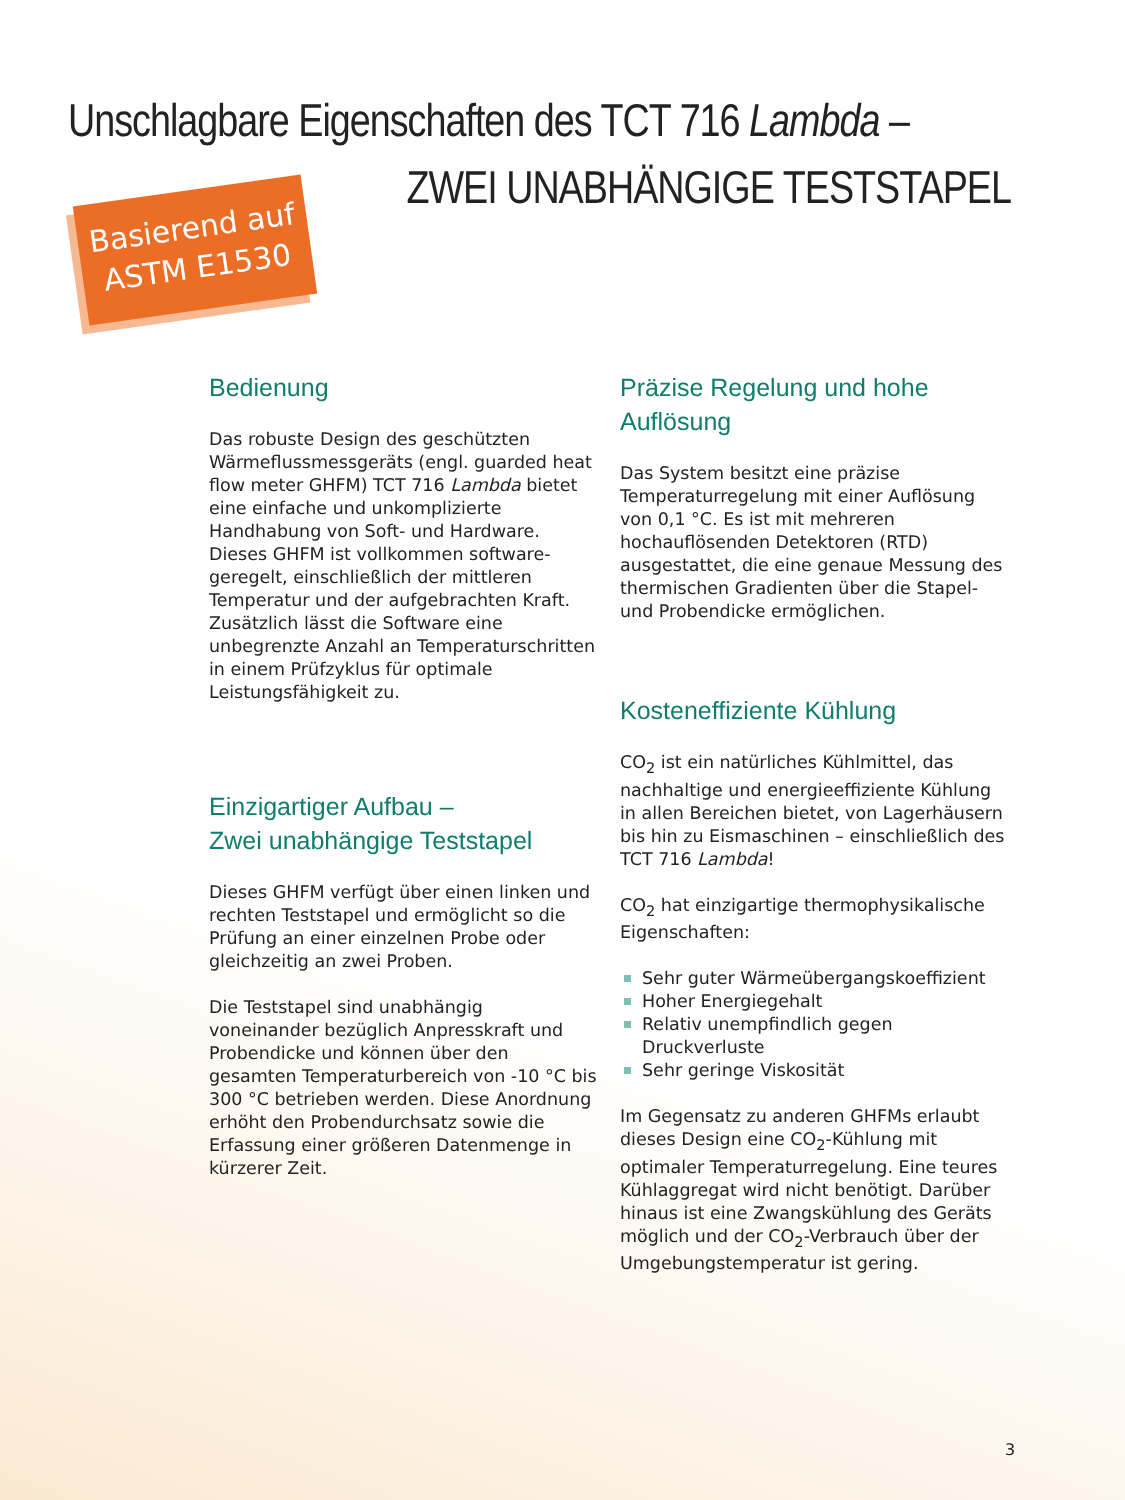Unschlagbare Eigenschaften des TCT 716 Lambda –
ZWEI UNABHÄNGIGE TESTSTAPEL
Basierend auf
ASTM E1530
Bedienung
Das robuste Design des geschützten Wärmeflussmessgeräts (engl. guarded heat flow meter GHFM) TCT 716 Lambda bietet eine einfache und unkomplizierte Handhabung von Soft- und Hardware. Dieses GHFM ist vollkommen software-geregelt, einschließlich der mittleren Temperatur und der aufgebrachten Kraft. Zusätzlich lässt die Software eine unbegrenzte Anzahl an Temperaturschritten in einem Prüfzyklus für optimale Leistungsfähigkeit zu.
Einzigartiger Aufbau –
Zwei unabhängige Teststapel
Dieses GHFM verfügt über einen linken und rechten Teststapel und ermöglicht so die Prüfung an einer einzelnen Probe oder gleichzeitig an zwei Proben.
Die Teststapel sind unabhängig voneinander bezüglich Anpresskraft und Probendicke und können über den gesamten Temperaturbereich von -10 °C bis 300 °C betrieben werden. Diese Anordnung erhöht den Probendurchsatz sowie die Erfassung einer größeren Datenmenge in kürzerer Zeit.
Präzise Regelung und hohe Auflösung
Das System besitzt eine präzise Temperaturregelung mit einer Auflösung von 0,1 °C. Es ist mit mehreren hochauflösenden Detektoren (RTD) ausgestattet, die eine genaue Messung des thermischen Gradienten über die Stapel- und Probendicke ermöglichen.
Kosteneffiziente Kühlung
CO<sub>2</sub> ist ein natürliches Kühlmittel, das nachhaltige und energieeffiziente Kühlung in allen Bereichen bietet, von Lagerhäusern bis hin zu Eismaschinen – einschließlich des TCT 716 Lambda!
CO<sub>2</sub> hat einzigartige thermophysikalische Eigenschaften:
Sehr guter Wärmeübergangskoeffizient
Hoher Energiegehalt
Relativ unempfindlich gegen Druckverluste
Sehr geringe Viskosität
Im Gegensatz zu anderen GHFMs erlaubt dieses Design eine CO<sub>2</sub>-Kühlung mit optimaler Temperaturregelung. Eine teures Kühlaggregat wird nicht benötigt. Darüber hinaus ist eine Zwangskühlung des Geräts möglich und der CO<sub>2</sub>-Verbrauch über der Umgebungstemperatur ist gering.
3